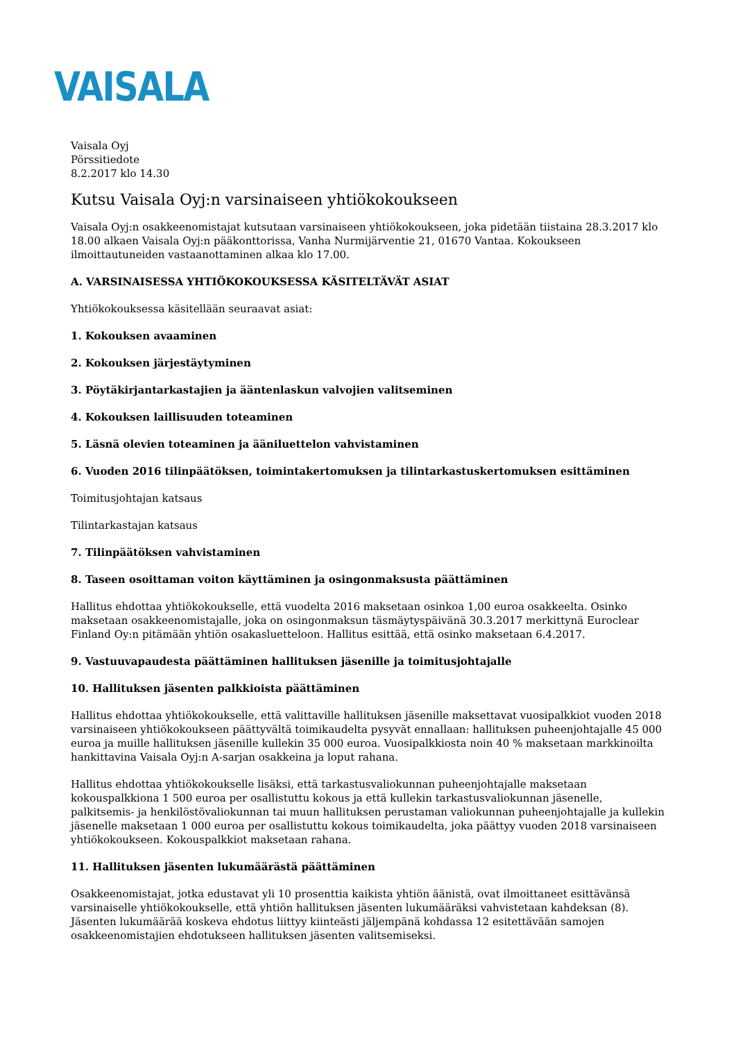VAISALA
Vaisala Oyj
Pörssitiedote
8.2.2017 klo 14.30
Kutsu Vaisala Oyj:n varsinaiseen yhtiökokoukseen
Vaisala Oyj:n osakkeenomistajat kutsutaan varsinaiseen yhtiökokoukseen, joka pidetään tiistaina 28.3.2017 klo 18.00 alkaen Vaisala Oyj:n pääkonttorissa, Vanha Nurmijärventie 21, 01670 Vantaa. Kokoukseen ilmoittautuneiden vastaanottaminen alkaa klo 17.00.
A. VARSINAISESSA YHTIÖKOKOUKSESSA KÄSITELTÄVÄT ASIAT
Yhtiökokouksessa käsitellään seuraavat asiat:
1. Kokouksen avaaminen
2. Kokouksen järjestäytyminen
3. Pöytäkirjantarkastajien ja ääntenlaskun valvojien valitseminen
4. Kokouksen laillisuuden toteaminen
5. Läsnä olevien toteaminen ja ääniluettelon vahvistaminen
6. Vuoden 2016 tilinpäätöksen, toimintakertomuksen ja tilintarkastuskertomuksen esittäminen
Toimitusjohtajan katsaus
Tilintarkastajan katsaus
7. Tilinpäätöksen vahvistaminen
8. Taseen osoittaman voiton käyttäminen ja osingonmaksusta päättäminen
Hallitus ehdottaa yhtiökokoukselle, että vuodelta 2016 maksetaan osinkoa 1,00 euroa osakkeelta. Osinko maksetaan osakkeenomistajalle, joka on osingonmaksun täsmäytyspäivänä 30.3.2017 merkittynä Euroclear Finland Oy:n pitämään yhtiön osakasluetteloon. Hallitus esittää, että osinko maksetaan 6.4.2017.
9. Vastuuvapaudesta päättäminen hallituksen jäsenille ja toimitusjohtajalle
10. Hallituksen jäsenten palkkioista päättäminen
Hallitus ehdottaa yhtiökokoukselle, että valittaville hallituksen jäsenille maksettavat vuosipalkkiot vuoden 2018 varsinaiseen yhtiökokoukseen päättyvältä toimikaudelta pysyvät ennallaan: hallituksen puheenjohtajalle 45 000 euroa ja muille hallituksen jäsenille kullekin 35 000 euroa. Vuosipalkkiosta noin 40 % maksetaan markkinoilta hankittavina Vaisala Oyj:n A-sarjan osakkeina ja loput rahana.
Hallitus ehdottaa yhtiökokoukselle lisäksi, että tarkastusvaliokunnan puheenjohtajalle maksetaan kokouspalkkiona 1 500 euroa per osallistuttu kokous ja että kullekin tarkastusvaliokunnan jäsenelle, palkitsemis- ja henkilöstövaliokunnan tai muun hallituksen perustaman valiokunnan puheenjohtajalle ja kullekin jäsenelle maksetaan 1 000 euroa per osallistuttu kokous toimikaudelta, joka päättyy vuoden 2018 varsinaiseen yhtiökokoukseen. Kokouspalkkiot maksetaan rahana.
11. Hallituksen jäsenten lukumäärästä päättäminen
Osakkeenomistajat, jotka edustavat yli 10 prosenttia kaikista yhtiön äänistä, ovat ilmoittaneet esittävänsä varsinaiselle yhtiökokoukselle, että yhtiön hallituksen jäsenten lukumääräksi vahvistetaan kahdeksan (8). Jäsenten lukumäärää koskeva ehdotus liittyy kiinteästi jäljempänä kohdassa 12 esitettävään samojen osakkeenomistajien ehdotukseen hallituksen jäsenten valitsemiseksi.